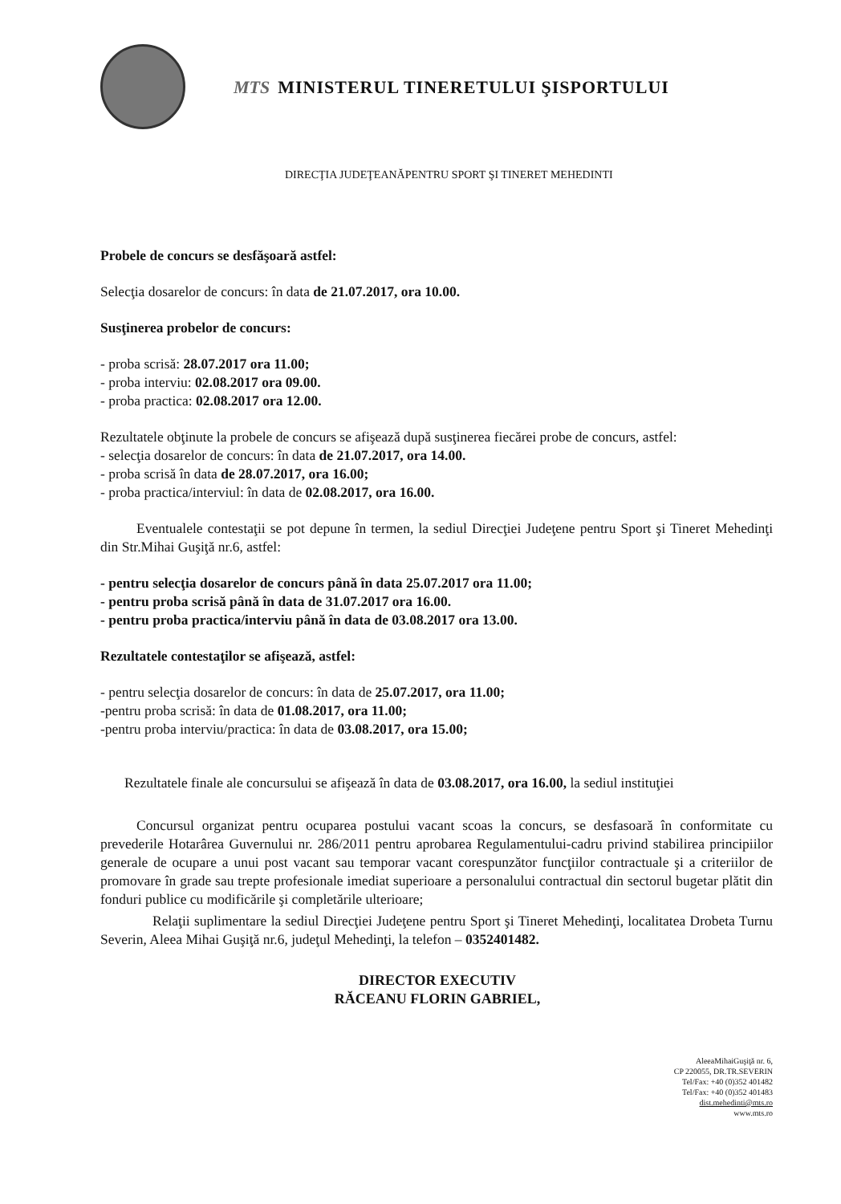MTS MINISTERUL TINERETULUI ŞISPORTULUI
DIRECŢIA JUDEŢEANĂPENTRU SPORT ŞI TINERET MEHEDINTI
Probele de concurs se desfăşoară astfel:
Selecţia dosarelor de concurs: în data de 21.07.2017, ora 10.00.
Susţinerea probelor de concurs:
- proba scrisă: 28.07.2017 ora 11.00;
- proba interviu: 02.08.2017 ora 09.00.
- proba practica: 02.08.2017 ora 12.00.
Rezultatele obţinute la probele de concurs se afişează după susţinerea fiecărei probe de concurs, astfel:
- selecţia dosarelor de concurs: în data de 21.07.2017, ora 14.00.
- proba scrisă în data de 28.07.2017, ora 16.00;
- proba practica/interviul: în data de 02.08.2017, ora 16.00.
Eventualele contestaţii se pot depune în termen, la sediul Direcţiei Judeţene pentru Sport şi Tineret Mehedinţi din Str.Mihai Guşiţă nr.6, astfel:
- pentru selecţia dosarelor de concurs până în data 25.07.2017 ora 11.00;
- pentru proba scrisă până în data de 31.07.2017 ora 16.00.
- pentru proba practica/interviu până în data de 03.08.2017 ora 13.00.
Rezultatele contestaţilor se afişează, astfel:
- pentru selecţia dosarelor de concurs: în data de 25.07.2017, ora 11.00;
-pentru proba scrisă: în data de 01.08.2017, ora 11.00;
-pentru proba interviu/practica: în data de 03.08.2017, ora 15.00;
Rezultatele finale ale concursului se afişează în data de 03.08.2017, ora 16.00, la sediul instituţiei
Concursul organizat pentru ocuparea postului vacant scoas la concurs, se desfasoară în conformitate cu prevederile Hotarârea Guvernului nr. 286/2011 pentru aprobarea Regulamentului-cadru privind stabilirea principiilor generale de ocupare a unui post vacant sau temporar vacant corespunzător funcţiilor contractuale şi a criteriilor de promovare în grade sau trepte profesionale imediat superioare a personalului contractual din sectorul bugetar plătit din fonduri publice cu modificările şi completările ulterioare;
Relaţii suplimentare la sediul Direcţiei Judeţene pentru Sport şi Tineret Mehedinţi, localitatea Drobeta Turnu Severin, Aleea Mihai Guşiţă nr.6, judeţul Mehedinţi, la telefon – 0352401482.
DIRECTOR EXECUTIV
RĂCEANU FLORIN GABRIEL,
AleeaMihaiGuşiţă nr. 6,
CP 220055, DR.TR.SEVERIN
Tel/Fax: +40 (0)352 401482
Tel/Fax: +40 (0)352 401483
dist.mehedinti@mts.ro
www.mts.ro